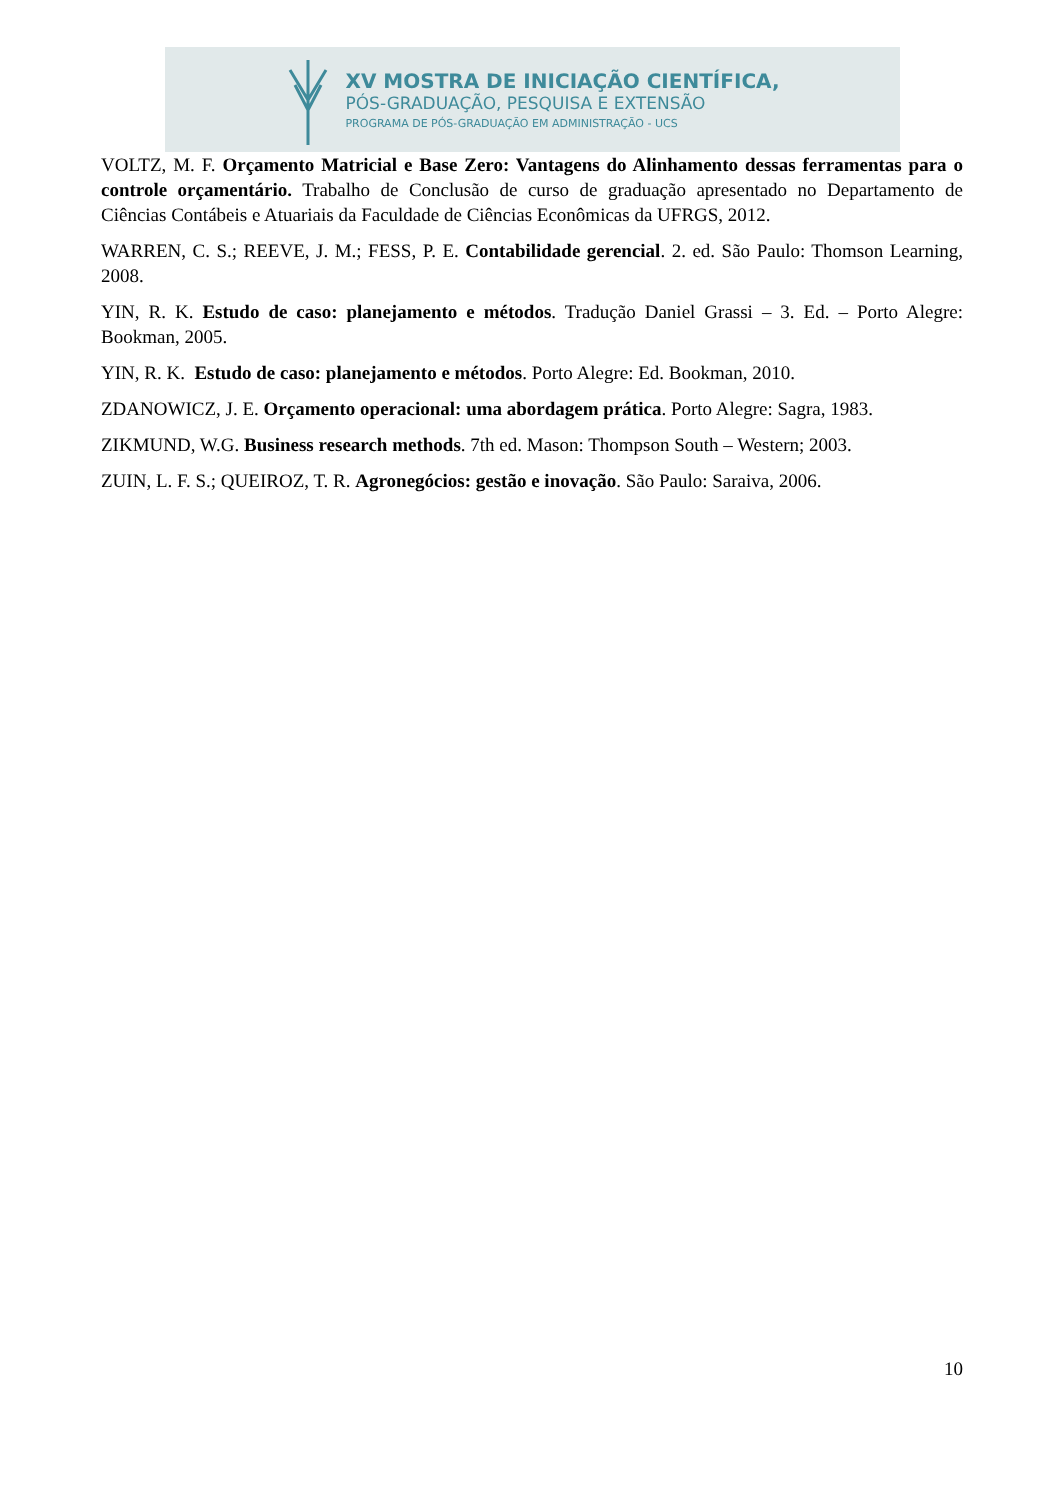XV MOSTRA DE INICIAÇÃO CIENTÍFICA,
PÓS-GRADUAÇÃO, PESQUISA E EXTENSÃO
PROGRAMA DE PÓS-GRADUAÇÃO EM ADMINISTRAÇÃO - UCS
VOLTZ, M. F. Orçamento Matricial e Base Zero: Vantagens do Alinhamento dessas ferramentas para o controle orçamentário. Trabalho de Conclusão de curso de graduação apresentado no Departamento de Ciências Contábeis e Atuariais da Faculdade de Ciências Econômicas da UFRGS, 2012.
WARREN, C. S.; REEVE, J. M.; FESS, P. E. Contabilidade gerencial. 2. ed. São Paulo: Thomson Learning, 2008.
YIN, R. K. Estudo de caso: planejamento e métodos. Tradução Daniel Grassi – 3. Ed. – Porto Alegre: Bookman, 2005.
YIN, R. K. Estudo de caso: planejamento e métodos. Porto Alegre: Ed. Bookman, 2010.
ZDANOWICZ, J. E. Orçamento operacional: uma abordagem prática. Porto Alegre: Sagra, 1983.
ZIKMUND, W.G. Business research methods. 7th ed. Mason: Thompson South – Western; 2003.
ZUIN, L. F. S.; QUEIROZ, T. R. Agronegócios: gestão e inovação. São Paulo: Saraiva, 2006.
10